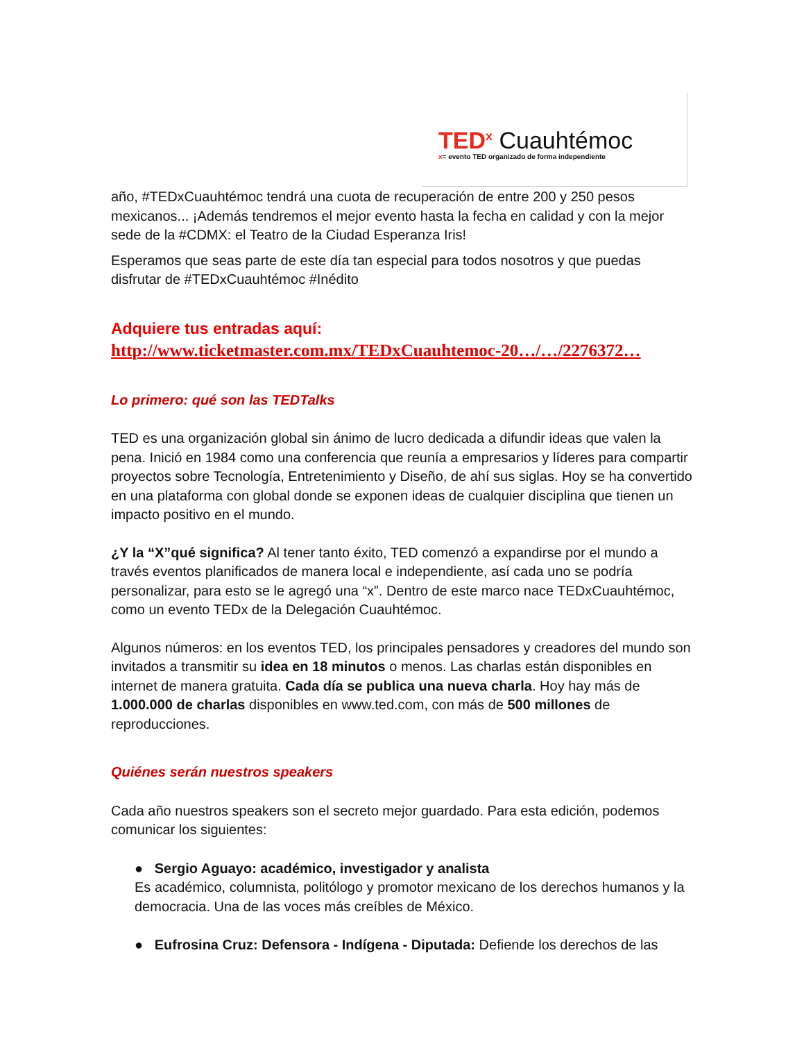TED<sup>x</sup> Cuauhtémoc
x= evento TED organizado de forma independiente
año, #TEDxCuauhtémoc tendrá una cuota de recuperación de entre 200 y 250 pesos mexicanos... ¡Además tendremos el mejor evento hasta la fecha en calidad y con la mejor sede de la #CDMX: el Teatro de la Ciudad Esperanza Iris!
Esperamos que seas parte de este día tan especial para todos nosotros y que puedas disfrutar de #TEDxCuauhtémoc #Inédito
Adquiere tus entradas aquí:
http://www.ticketmaster.com.mx/TEDxCuauhtemoc-20…/…/2276372…
Lo primero: qué son las TEDTalks
TED es una organización global sin ánimo de lucro dedicada a difundir ideas que valen la pena. Inició en 1984 como una conferencia que reunía a empresarios y líderes para compartir proyectos sobre Tecnología, Entretenimiento y Diseño, de ahí sus siglas. Hoy se ha convertido en una plataforma con global donde se exponen ideas de cualquier disciplina que tienen un impacto positivo en el mundo.
¿Y la “X”qué significa? Al tener tanto éxito, TED comenzó a expandirse por el mundo a través eventos planificados de manera local e independiente, así cada uno se podría personalizar, para esto se le agregó una “x”. Dentro de este marco nace TEDxCuauhtémoc, como un evento TEDx de la Delegación Cuauhtémoc.
Algunos números: en los eventos TED, los principales pensadores y creadores del mundo son invitados a transmitir su idea en 18 minutos o menos. Las charlas están disponibles en internet de manera gratuita. Cada día se publica una nueva charla. Hoy hay más de 1.000.000 de charlas disponibles en www.ted.com, con más de 500 millones de reproducciones.
Quiénes serán nuestros speakers
Cada año nuestros speakers son el secreto mejor guardado. Para esta edición, podemos comunicar los siguientes:
● Sergio Aguayo: académico, investigador y analista
Es académico, columnista, politólogo y promotor mexicano de los derechos humanos y la democracia. Una de las voces más creíbles de México.
● Eufrosina Cruz: Defensora - Indígena - Diputada: Defiende los derechos de las